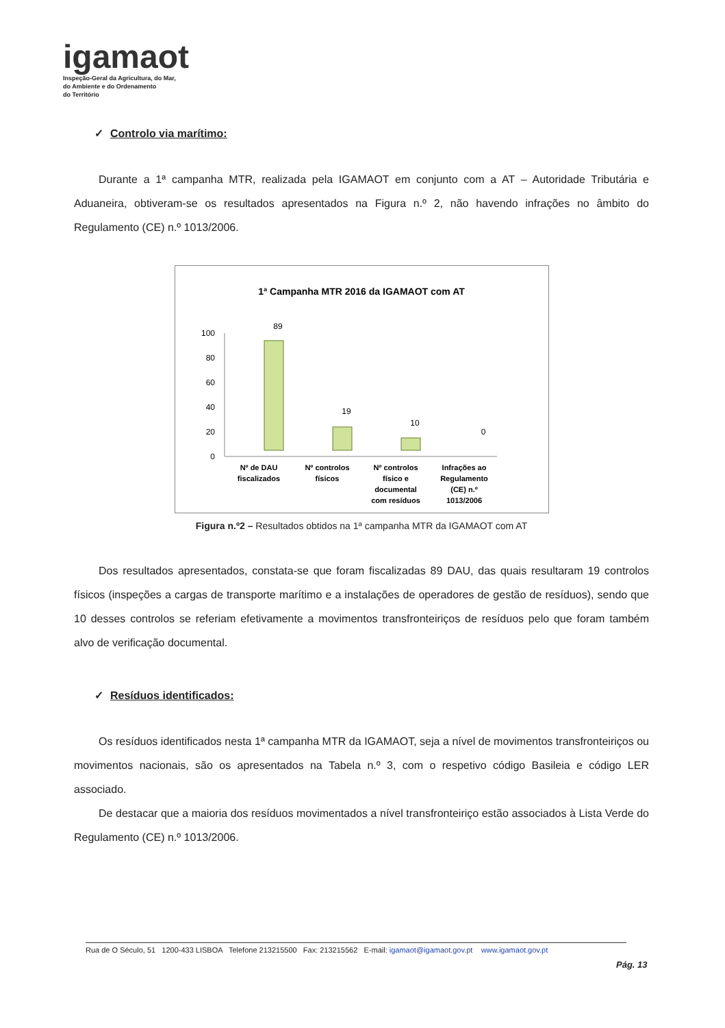igamaot
Inspeção-Geral da Agricultura, do Mar,
do Ambiente e do Ordenamento
do Território
✓ Controlo via marítimo:
Durante a 1ª campanha MTR, realizada pela IGAMAOT em conjunto com a AT – Autoridade Tributária e Aduaneira, obtiveram-se os resultados apresentados na Figura n.º 2, não havendo infrações no âmbito do Regulamento (CE) n.º 1013/2006.
1ª Campanha MTR 2016 da IGAMAOT com AT
100
80
60
40
20
0
89
19
10
0
Nº de DAU fiscalizados
Nº controlos físicos
Nº controlos físico e documental com resíduos
Infrações ao Regulamento (CE) n.º 1013/2006
Figura n.º2 – Resultados obtidos na 1ª campanha MTR da IGAMAOT com AT
Dos resultados apresentados, constata-se que foram fiscalizadas 89 DAU, das quais resultaram 19 controlos físicos (inspeções a cargas de transporte marítimo e a instalações de operadores de gestão de resíduos), sendo que 10 desses controlos se referiam efetivamente a movimentos transfronteiriços de resíduos pelo que foram também alvo de verificação documental.
✓ Resíduos identificados:
Os resíduos identificados nesta 1ª campanha MTR da IGAMAOT, seja a nível de movimentos transfronteiriços ou movimentos nacionais, são os apresentados na Tabela n.º 3, com o respetivo código Basileia e código LER associado.
De destacar que a maioria dos resíduos movimentados a nível transfronteiriço estão associados à Lista Verde do Regulamento (CE) n.º 1013/2006.
Rua de O Século, 51 1200-433 LISBOA Telefone 213215500 Fax: 213215562 E-mail: igamaot@igamaot.gov.pt www.igamaot.gov.pt
Pág. 13